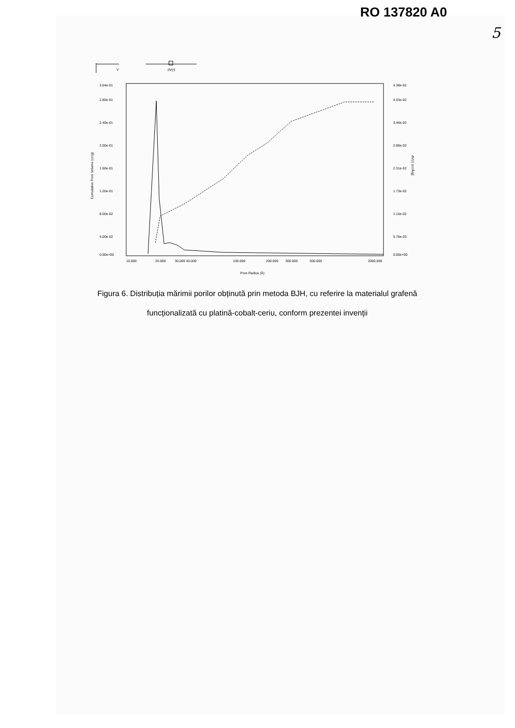RO 137820 A0
5
V
dV(r)
3.04e-01
2.80e-01
2.40e-01
2.00e-01
1.60e-01
1.20e-01
8.00e-02
4.00e-02
0.00e+00
4.38e-02
4.03e-02
3.46e-02
2.88e-02
2.31e-02
1.73e-02
1.15e-02
5.76e-03
0.00e+00
Cumulative Pore Volume (cc/g)
dV(r) (cc/Å/g)
10.000
20.000
30.000 40.000
100.000
200.000
300.000
500.000
2000.000
Pore Radius (Å)
Figura 6. Distribuția mărimii porilor obținută prin metoda BJH, cu referire la materialul grafenă
funcționalizată cu platină-cobalt-ceriu, conform prezentei invenții